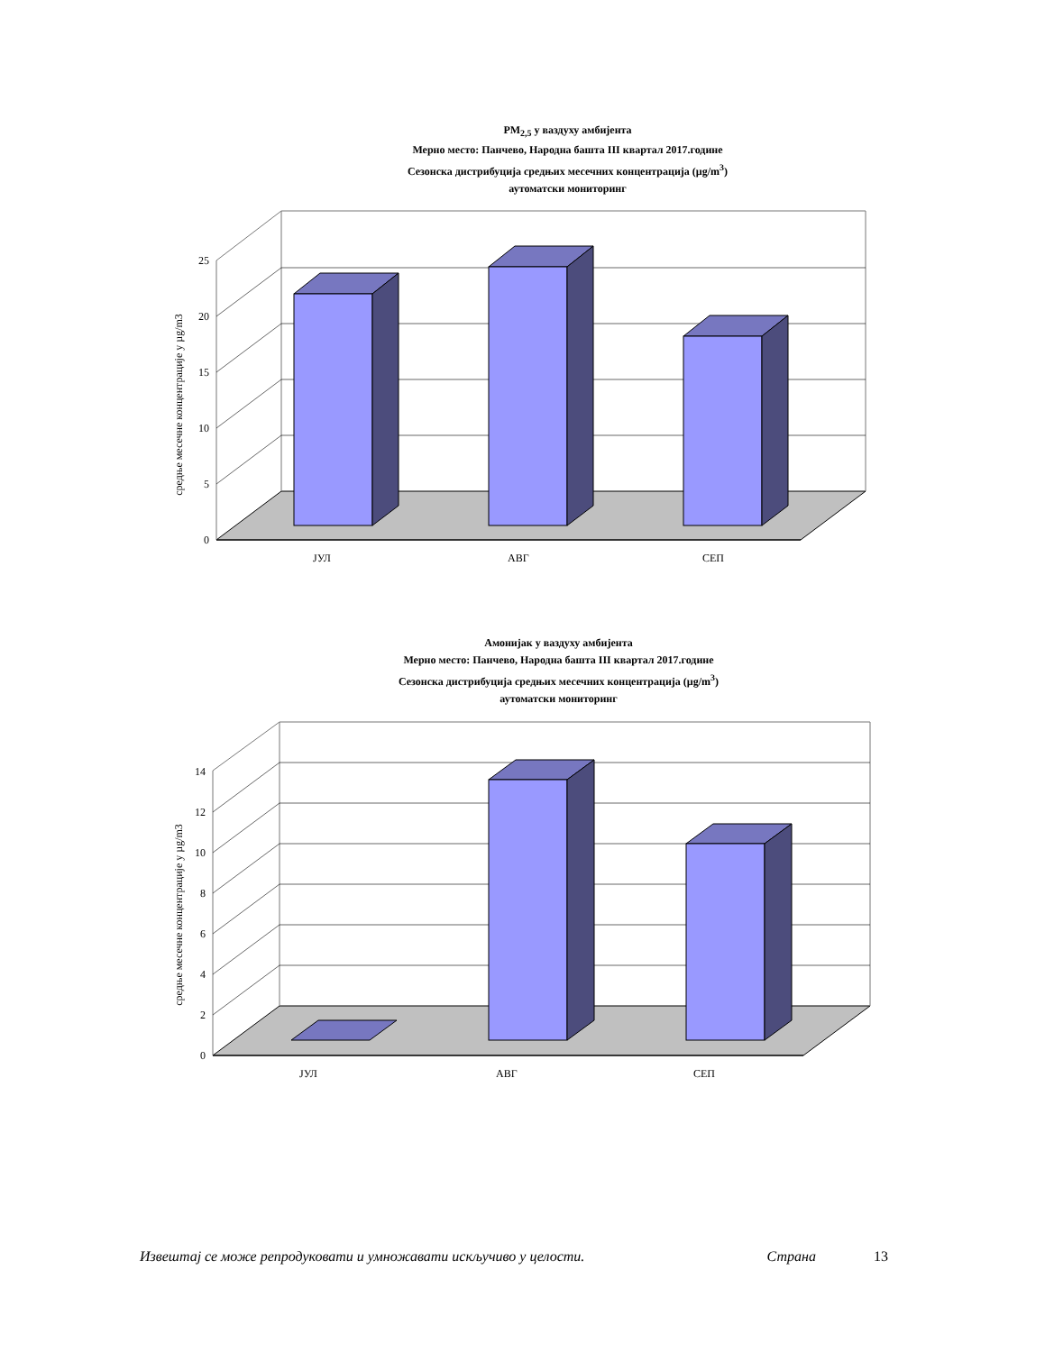PM<sub>2,5</sub> у ваздуху амбијента
Мерно место: Панчево, Народна башта III квартал 2017.године
Сезонска дистрибуција средњих месечних концентрација (µg/m<sup>3</sup>)
аутоматски мониторинг
0
5
10
15
20
25
ЈУЛ
АВГ
СЕП
средње месечне концентрације у µg/m3
Амонијак у ваздуху амбијента
Мерно место: Панчево, Народна башта III квартал 2017.године
Сезонска дистрибуција средњих месечних концентрација (µg/m<sup>3</sup>)
аутоматски мониторинг
0
2
4
6
8
10
12
14
ЈУЛ
АВГ
СЕП
средње месечне концентрације у µg/m3
Извештај се може репродуковати и умножавати искључиво у целости. Страна 13